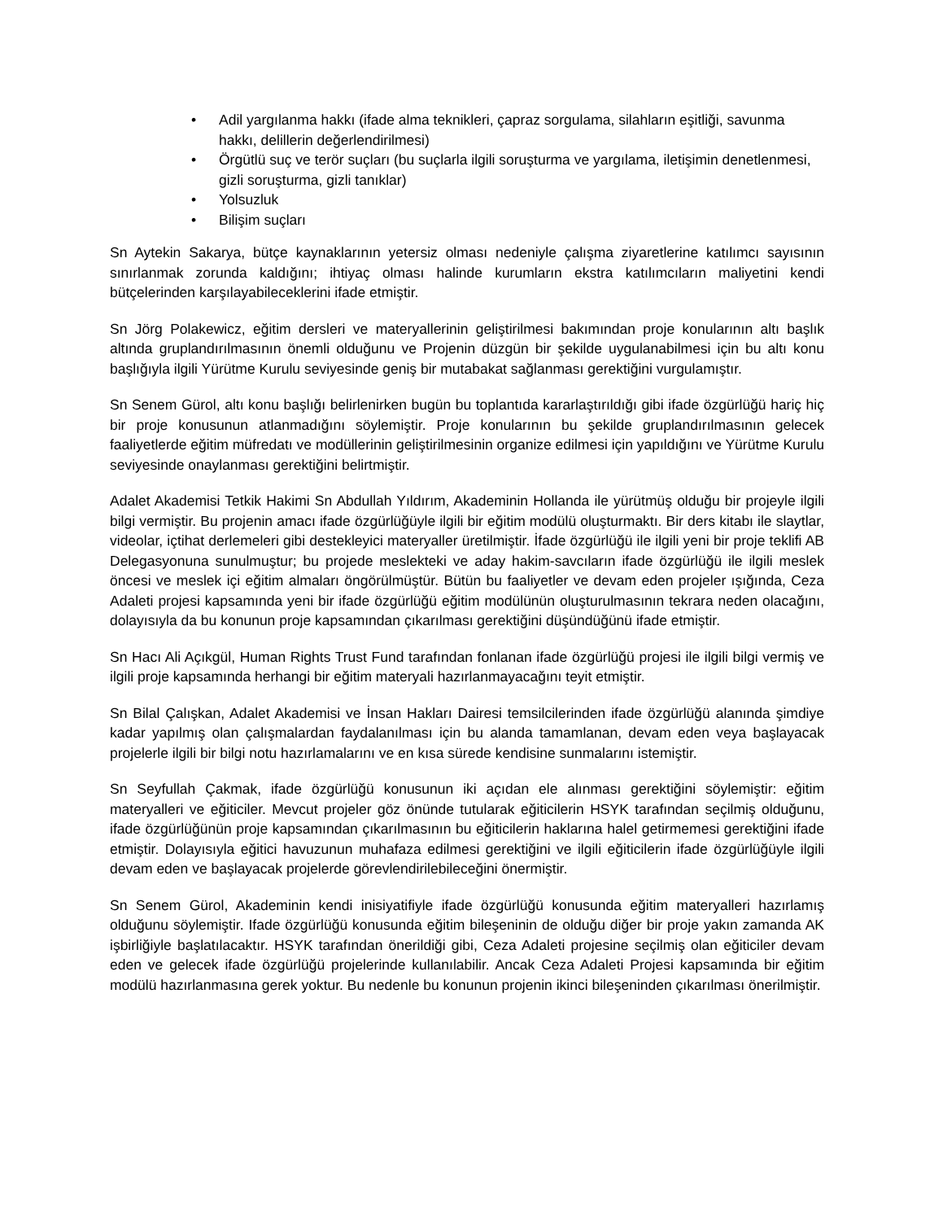• Adil yargılanma hakkı (ifade alma teknikleri, çapraz sorgulama, silahların eşitliği, savunma hakkı, delillerin değerlendirilmesi)
• Örgütlü suç ve terör suçları (bu suçlarla ilgili soruşturma ve yargılama, iletişimin denetlenmesi, gizli soruşturma, gizli tanıklar)
• Yolsuzluk
• Bilişim suçları
Sn Aytekin Sakarya, bütçe kaynaklarının yetersiz olması nedeniyle çalışma ziyaretlerine katılımcı sayısının sınırlanmak zorunda kaldığını; ihtiyaç olması halinde kurumların ekstra katılımcıların maliyetini kendi bütçelerinden karşılayabileceklerini ifade etmiştir.
Sn Jörg Polakewicz, eğitim dersleri ve materyallerinin geliştirilmesi bakımından proje konularının altı başlık altında gruplandırılmasının önemli olduğunu ve Projenin düzgün bir şekilde uygulanabilmesi için bu altı konu başlığıyla ilgili Yürütme Kurulu seviyesinde geniş bir mutabakat sağlanması gerektiğini vurgulamıştır.
Sn Senem Gürol, altı konu başlığı belirlenirken bugün bu toplantıda kararlaştırıldığı gibi ifade özgürlüğü hariç hiç bir proje konusunun atlanmadığını söylemiştir. Proje konularının bu şekilde gruplandırılmasının gelecek faaliyetlerde eğitim müfredatı ve modüllerinin geliştirilmesinin organize edilmesi için yapıldığını ve Yürütme Kurulu seviyesinde onaylanması gerektiğini belirtmiştir.
Adalet Akademisi Tetkik Hakimi Sn Abdullah Yıldırım, Akademinin Hollanda ile yürütmüş olduğu bir projeyle ilgili bilgi vermiştir. Bu projenin amacı ifade özgürlüğüyle ilgili bir eğitim modülü oluşturmaktı. Bir ders kitabı ile slaytlar, videolar, içtihat derlemeleri gibi destekleyici materyaller üretilmiştir. İfade özgürlüğü ile ilgili yeni bir proje teklifi AB Delegasyonuna sunulmuştur; bu projede meslekteki ve aday hakim-savcıların ifade özgürlüğü ile ilgili meslek öncesi ve meslek içi eğitim almaları öngörülmüştür. Bütün bu faaliyetler ve devam eden projeler ışığında, Ceza Adaleti projesi kapsamında yeni bir ifade özgürlüğü eğitim modülünün oluşturulmasının tekrara neden olacağını, dolayısıyla da bu konunun proje kapsamından çıkarılması gerektiğini düşündüğünü ifade etmiştir.
Sn Hacı Ali Açıkgül, Human Rights Trust Fund tarafından fonlanan ifade özgürlüğü projesi ile ilgili bilgi vermiş ve ilgili proje kapsamında herhangi bir eğitim materyali hazırlanmayacağını teyit etmiştir.
Sn Bilal Çalışkan, Adalet Akademisi ve İnsan Hakları Dairesi temsilcilerinden ifade özgürlüğü alanında şimdiye kadar yapılmış olan çalışmalardan faydalanılması için bu alanda tamamlanan, devam eden veya başlayacak projelerle ilgili bir bilgi notu hazırlamalarını ve en kısa sürede kendisine sunmalarını istemiştir.
Sn Seyfullah Çakmak, ifade özgürlüğü konusunun iki açıdan ele alınması gerektiğini söylemiştir: eğitim materyalleri ve eğiticiler. Mevcut projeler göz önünde tutularak eğiticilerin HSYK tarafından seçilmiş olduğunu, ifade özgürlüğünün proje kapsamından çıkarılmasının bu eğiticilerin haklarına halel getirmemesi gerektiğini ifade etmiştir. Dolayısıyla eğitici havuzunun muhafaza edilmesi gerektiğini ve ilgili eğiticilerin ifade özgürlüğüyle ilgili devam eden ve başlayacak projelerde görevlendirilebileceğini önermiştir.
Sn Senem Gürol, Akademinin kendi inisiyatifiyle ifade özgürlüğü konusunda eğitim materyalleri hazırlamış olduğunu söylemiştir. Ifade özgürlüğü konusunda eğitim bileşeninin de olduğu diğer bir proje yakın zamanda AK işbirliğiyle başlatılacaktır. HSYK tarafından önerildiği gibi, Ceza Adaleti projesine seçilmiş olan eğiticiler devam eden ve gelecek ifade özgürlüğü projelerinde kullanılabilir. Ancak Ceza Adaleti Projesi kapsamında bir eğitim modülü hazırlanmasına gerek yoktur. Bu nedenle bu konunun projenin ikinci bileşeninden çıkarılması önerilmiştir.